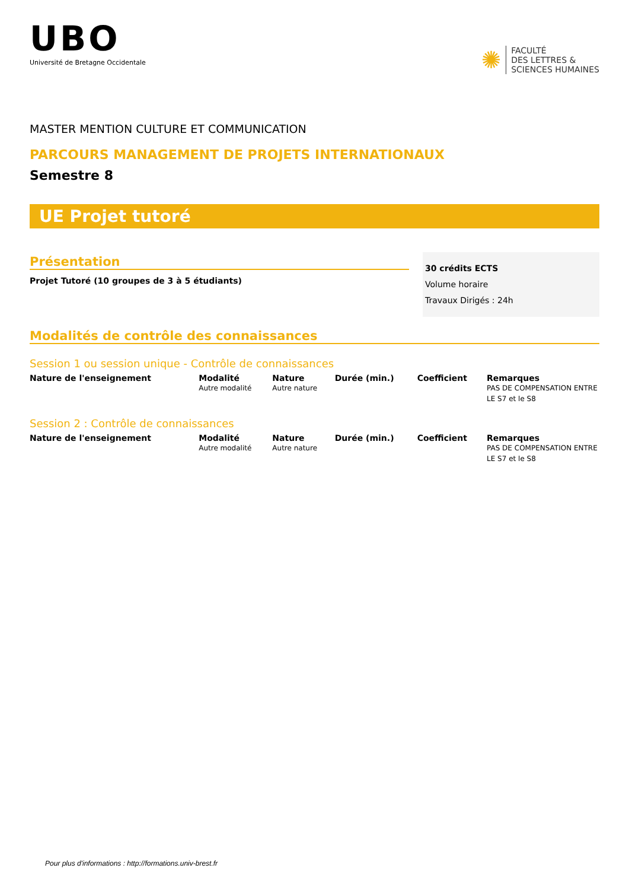UBO
Université de Bretagne Occidentale
✺
FACULTÉ
DES LETTRES &
SCIENCES HUMAINES
MASTER MENTION CULTURE ET COMMUNICATION
PARCOURS MANAGEMENT DE PROJETS INTERNATIONAUX
Semestre 8
UE Projet tutoré
Présentation
Projet Tutoré (10 groupes de 3 à 5 étudiants)
30 crédits ECTS
Volume horaire
Travaux Dirigés : 24h
Modalités de contrôle des connaissances
Session 1 ou session unique - Contrôle de connaissances
| Nature de l'enseignement | Modalité | Nature | Durée (min.) | Coefficient | Remarques |
| --- | --- | --- | --- | --- | --- |
| | Autre modalité | Autre nature | | | PAS DE COMPENSATION ENTRE LE S7 et le S8 |
Session 2 : Contrôle de connaissances
| Nature de l'enseignement | Modalité | Nature | Durée (min.) | Coefficient | Remarques |
| --- | --- | --- | --- | --- | --- |
| | Autre modalité | Autre nature | | | PAS DE COMPENSATION ENTRE LE S7 et le S8 |
Pour plus d'informations : http://formations.univ-brest.fr